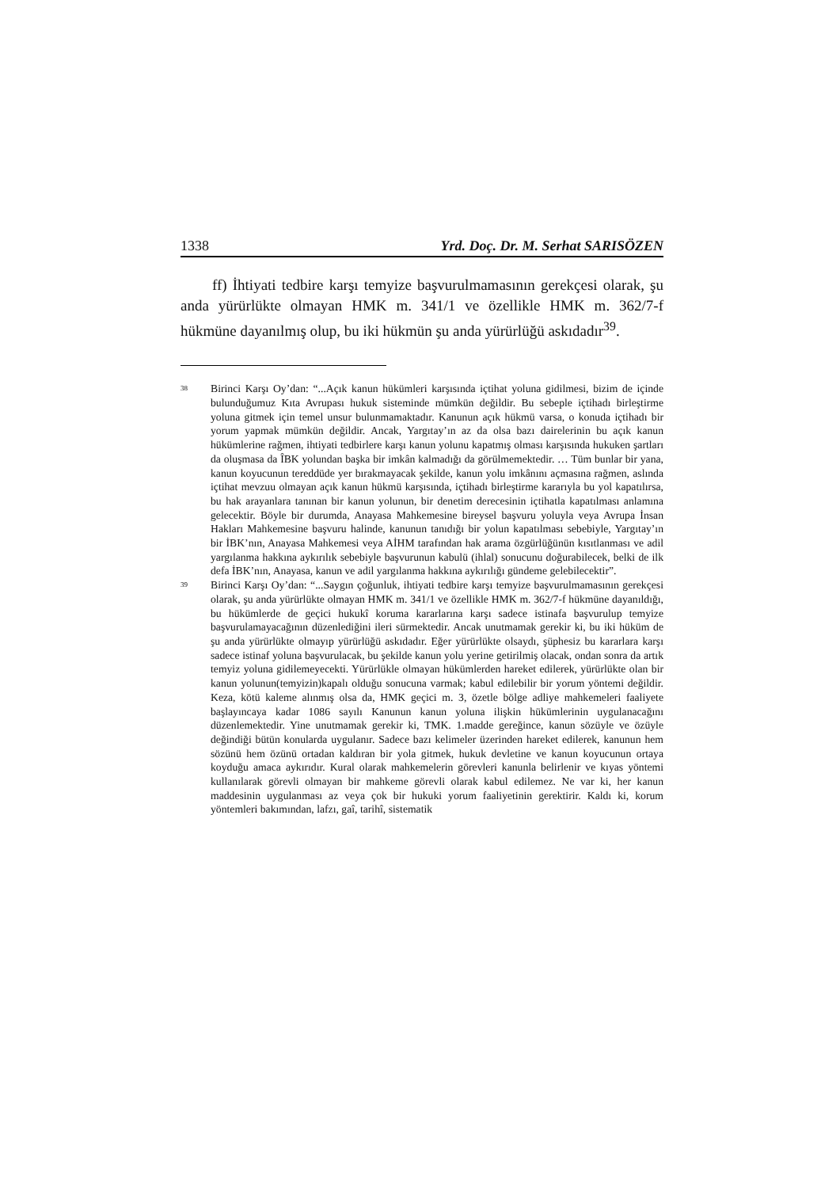1338 Yrd. Doç. Dr. M. Serhat SARISÖZEN
ff) İhtiyati tedbire karşı temyize başvurulmamasının gerekçesi olarak, şu anda yürürlükte olmayan HMK m. 341/1 ve özellikle HMK m. 362/7-f hükmüne dayanılmış olup, bu iki hükmün şu anda yürürlüğü askıdadır<sup>39</sup>.
<sup>38</sup>
Birinci Karşı Oy’dan: “...Açık kanun hükümleri karşısında içtihat yoluna gidilmesi, bizim de içinde bulunduğumuz Kıta Avrupası hukuk sisteminde mümkün değildir. Bu sebeple içtihadı birleştirme yoluna gitmek için temel unsur bulunmamaktadır. Kanunun açık hükmü varsa, o konuda içtihadı bir yorum yapmak mümkün değildir. Ancak, Yargıtay’ın az da olsa bazı dairelerinin bu açık kanun hükümlerine rağmen, ihtiyati tedbirlere karşı kanun yolunu kapatmış olması karşısında hukuken şartları da oluşmasa da ÎBK yolundan başka bir imkân kalmadığı da görülmemektedir. … Tüm bunlar bir yana, kanun koyucunun tereddüde yer bırakmayacak şekilde, kanun yolu imkânını açmasına rağmen, aslında içtihat mevzuu olmayan açık kanun hükmü karşısında, içtihadı birleştirme kararıyla bu yol kapatılırsa, bu hak arayanlara tanınan bir kanun yolunun, bir denetim derecesinin içtihatla kapatılması anlamına gelecektir. Böyle bir durumda, Anayasa Mahkemesine bireysel başvuru yoluyla veya Avrupa İnsan Hakları Mahkemesine başvuru halinde, kanunun tanıdığı bir yolun kapatılması sebebiyle, Yargıtay’ın bir İBK’nın, Anayasa Mahkemesi veya AİHM tarafından hak arama özgürlüğünün kısıtlanması ve adil yargılanma hakkına aykırılık sebebiyle başvurunun kabulü (ihlal) sonucunu doğurabilecek, belki de ilk defa İBK’nın, Anayasa, kanun ve adil yargılanma hakkına aykırılığı gündeme gelebilecektir”.
<sup>39</sup>
Birinci Karşı Oy’dan: “...Saygın çoğunluk, ihtiyati tedbire karşı temyize başvurulmamasının gerekçesi olarak, şu anda yürürlükte olmayan HMK m. 341/1 ve özellikle HMK m. 362/7-f hükmüne dayanıldığı, bu hükümlerde de geçici hukukî koruma kararlarına karşı sadece istinafa başvurulup temyize başvurulamayacağının düzenlediğini ileri sürmektedir. Ancak unutmamak gerekir ki, bu iki hüküm de şu anda yürürlükte olmayıp yürürlüğü askıdadır. Eğer yürürlükte olsaydı, şüphesiz bu kararlara karşı sadece istinaf yoluna başvurulacak, bu şekilde kanun yolu yerine getirilmiş olacak, ondan sonra da artık temyiz yoluna gidilemeyecekti. Yürürlükle olmayan hükümlerden hareket edilerek, yürürlükte olan bir kanun yolunun(temyizin)kapalı olduğu sonucuna varmak; kabul edilebilir bir yorum yöntemi değildir. Keza, kötü kaleme alınmış olsa da, HMK geçici m. 3, özetle bölge adliye mahkemeleri faaliyete başlayıncaya kadar 1086 sayılı Kanunun kanun yoluna ilişkin hükümlerinin uygulanacağını düzenlemektedir. Yine unutmamak gerekir ki, TMK. 1.madde gereğince, kanun sözüyle ve özüyle değindiği bütün konularda uygulanır. Sadece bazı kelimeler üzerinden hareket edilerek, kanunun hem sözünü hem özünü ortadan kaldıran bir yola gitmek, hukuk devletine ve kanun koyucunun ortaya koyduğu amaca aykırıdır. Kural olarak mahkemelerin görevleri kanunla belirlenir ve kıyas yöntemi kullanılarak görevli olmayan bir mahkeme görevli olarak kabul edilemez. Ne var ki, her kanun maddesinin uygulanması az veya çok bir hukuki yorum faaliyetinin gerektirir. Kaldı ki, korum yöntemleri bakımından, lafzı, gaî, tarihî, sistematik